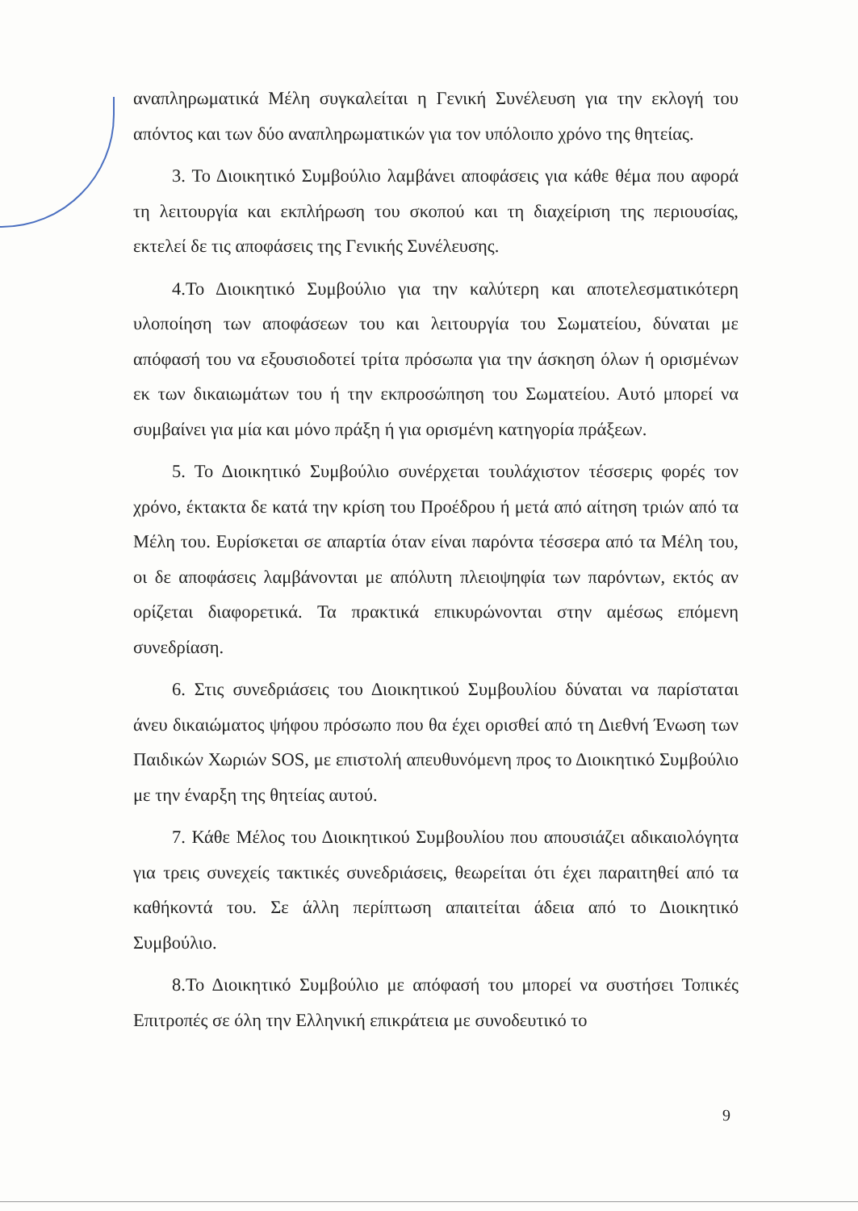αναπληρωματικά Μέλη συγκαλείται η Γενική Συνέλευση για την εκλογή του απόντος και των δύο αναπληρωματικών για τον υπόλοιπο χρόνο της θητείας.
3. Το Διοικητικό Συμβούλιο λαμβάνει αποφάσεις για κάθε θέμα που αφορά τη λειτουργία και εκπλήρωση του σκοπού και τη διαχείριση της περιουσίας, εκτελεί δε τις αποφάσεις της Γενικής Συνέλευσης.
4.Το Διοικητικό Συμβούλιο για την καλύτερη και αποτελεσματικότερη υλοποίηση των αποφάσεων του και λειτουργία του Σωματείου, δύναται με απόφασή του να εξουσιοδοτεί τρίτα πρόσωπα για την άσκηση όλων ή ορισμένων εκ των δικαιωμάτων του ή την εκπροσώπηση του Σωματείου. Αυτό μπορεί να συμβαίνει για μία και μόνο πράξη ή για ορισμένη κατηγορία πράξεων.
5. Το Διοικητικό Συμβούλιο συνέρχεται τουλάχιστον τέσσερις φορές τον χρόνο, έκτακτα δε κατά την κρίση του Προέδρου ή μετά από αίτηση τριών από τα Μέλη του. Ευρίσκεται σε απαρτία όταν είναι παρόντα τέσσερα από τα Μέλη του, οι δε αποφάσεις λαμβάνονται με απόλυτη πλειοψηφία των παρόντων, εκτός αν ορίζεται διαφορετικά. Τα πρακτικά επικυρώνονται στην αμέσως επόμενη συνεδρίαση.
6. Στις συνεδριάσεις του Διοικητικού Συμβουλίου δύναται να παρίσταται άνευ δικαιώματος ψήφου πρόσωπο που θα έχει ορισθεί από τη Διεθνή Ένωση των Παιδικών Χωριών SOS, με επιστολή απευθυνόμενη προς το Διοικητικό Συμβούλιο με την έναρξη της θητείας αυτού.
7. Κάθε Μέλος του Διοικητικού Συμβουλίου που απουσιάζει αδικαιολόγητα για τρεις συνεχείς τακτικές συνεδριάσεις, θεωρείται ότι έχει παραιτηθεί από τα καθήκοντά του. Σε άλλη περίπτωση απαιτείται άδεια από το Διοικητικό Συμβούλιο.
8.Το Διοικητικό Συμβούλιο με απόφασή του μπορεί να συστήσει Τοπικές Επιτροπές σε όλη την Ελληνική επικράτεια με συνοδευτικό το
9